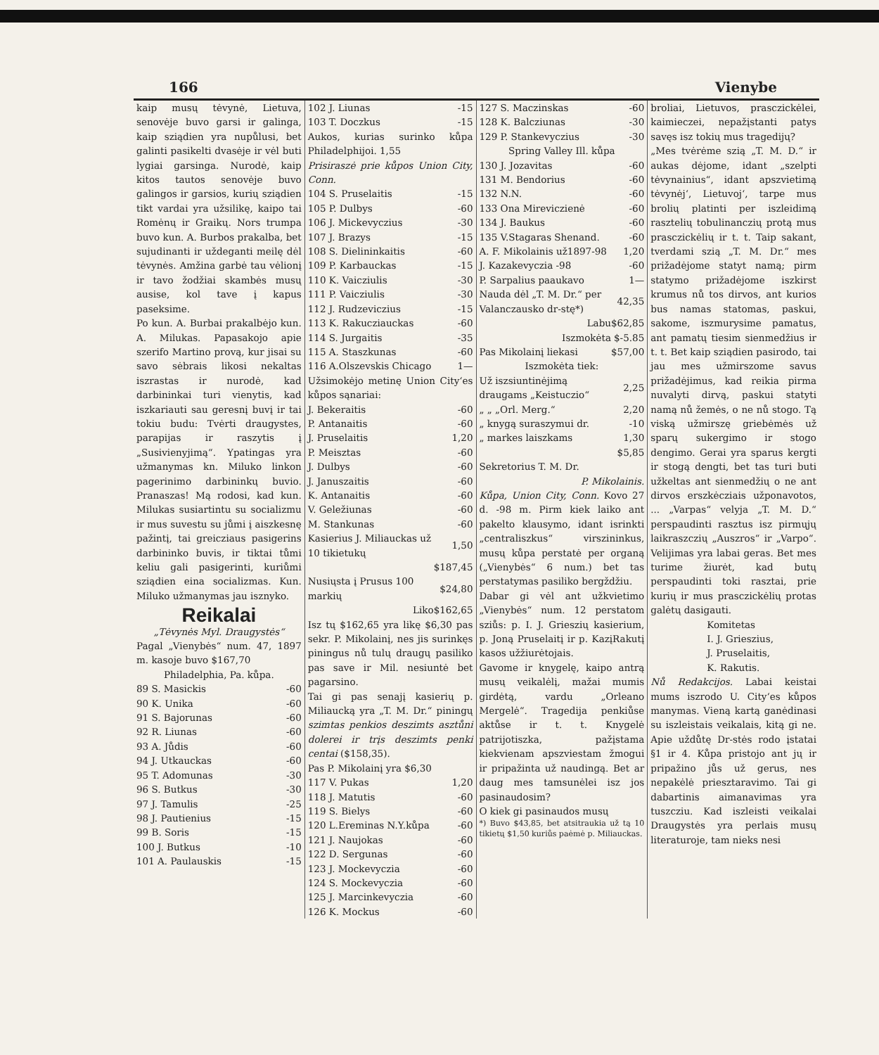166 Vienybe
kaip musų tėvynė, Lietuva, senovėje buvo garsi ir galinga, kaip sziądien yra nupůlusi, bet galinti pasikelti dvasėje ir vėl buti lygiai garsinga. Nurodė, kaip kitos tautos senovėje buvo galingos ir garsios, kurių sziądien tikt vardai yra užsilikę, kaipo tai Romėnų ir Graikų. Nors trumpa buvo kun. A. Burbos prakalba, bet sujudinanti ir uždeganti meilę dėl tėvynės. Amžina garbė tau vėlionį ir tavo žodžiai skambės musų ausise, kol tave į kapus paseksime.
Po kun. A. Burbai prakalbėjo kun. A. Milukas. Papasakojo apie szerifo Martino provą, kur jisai su savo sėbrais likosi nekaltas iszrastas ir nurodė, kad darbininkai turi vienytis, kad iszkariauti sau geresnį buvį ir tai tokiu budu: Tvėrti draugystes, parapijas ir raszytis į „Susivienyjimą“. Ypatingas yra užmanymas kn. Miluko linkon pagerinimo darbininkų buvio. Pranaszas! Mą rodosi, kad kun. Milukas susiartintu su socializmu ir mus suvestu su jůmi į aiszkesnę pažintį, tai greicziaus pasigerins darbininko buvis, ir tiktai tůmi keliu gali pasigerinti, kuriůmi sziądien eina socializmas. Kun. Miluko užmanymas jau isznyko.
Reikalai
„Tėvynės Myl. Draugystės“
Pagal „Vienybės“ num. 47, 1897 m. kasoje buvo $167,70
Philadelphia, Pa. kůpa.
| 89 S. Masickis | -60 |
| 90 K. Unika | -60 |
| 91 S. Bajorunas | -60 |
| 92 R. Liunas | -60 |
| 93 A. Jůdis | -60 |
| 94 J. Utkauckas | -60 |
| 95 T. Adomunas | -30 |
| 96 S. Butkus | -30 |
| 97 J. Tamulis | -25 |
| 98 J. Pautienius | -15 |
| 99 B. Soris | -15 |
| 100 J. Butkus | -10 |
| 101 A. Paulauskis | -15 |
| 102 J. Liunas | -15 |
| 103 T. Doczkus | -15 |
Aukos, kurias surinko kůpa Philadelphijoi. 1,55
Prisiraszė prie kůpos Union City, Conn.
| 104 S. Pruselaitis | -15 |
| 105 P. Dulbys | -60 |
| 106 J. Mickevyczius | -30 |
| 107 J. Brazys | -15 |
| 108 S. Dielininkaitis | -60 |
| 109 P. Karbauckas | -15 |
| 110 K. Vaicziulis | -30 |
| 111 P. Vaicziulis | -30 |
| 112 J. Rudzeviczius | -15 |
| 113 K. Rakucziauckas | -60 |
| 114 S. Jurgaitis | -35 |
| 115 A. Staszkunas | -60 |
| 116 A.Olszevskis Chicago | 1— |
Užsimokėjo metinę Union City‘es kůpos sąnariai:
| J. Bekeraitis | -60 |
| P. Antanaitis | -60 |
| J. Pruselaitis | 1,20 |
| P. Meisztas | -60 |
| J. Dulbys | -60 |
| J. Januszaitis | -60 |
| K. Antanaitis | -60 |
| V. Geležiunas | -60 |
| M. Stankunas | -60 |
| Kasierius J. Miliauckas už 10 tikietukų | 1,50 |
| | $187,45 |
| Nusiųsta į Prusus 100 markių | $24,80 |
| Liko | $162,65 |
Isz tų $162,65 yra likę $6,30 pas sekr. P. Mikolainį, nes jis surinkęs piningus nů tulų draugų pasiliko pas save ir Mil. nesiuntė bet pagarsino.
Tai gi pas senajį kasierių p. Miliaucką yra „T. M. Dr.“ piningų szimtas penkios deszimts asztůni dolerei ir trįs deszimts penki centai ($158,35).
Pas P. Mikolainį yra $6,30
| 117 V. Pukas | 1,20 |
| 118 J. Matutis | -60 |
| 119 S. Bielys | -60 |
| 120 L.Ereminas N.Y.kůpa | -60 |
| 121 J. Naujokas | -60 |
| 122 D. Sergunas | -60 |
| 123 J. Mockevyczia | -60 |
| 124 S. Mockevyczia | -60 |
| 125 J. Marcinkevyczia | -60 |
| 126 K. Mockus | -60 |
| 127 S. Maczinskas | -60 |
| 128 K. Balcziunas | -30 |
| 129 P. Stankevyczius | -30 |
| Spring Valley Ill. kůpa | |
| 130 J. Jozavitas | -60 |
| 131 M. Bendorius | -60 |
| 132 N.N. | -60 |
| 133 Ona Mireviczienė | -60 |
| 134 J. Baukus | -60 |
| 135 V.Stagaras Shenand. | -60 |
| A. F. Mikolainis už1897-98 | 1,20 |
| J. Kazakevyczia -98 | -60 |
| P. Sarpalius paaukavo | 1— |
| Nauda dėl „T. M. Dr.“ per Valanczausko dr-stę*) | 42,35 |
| Labu | $62,85 |
| Iszmokėta | $-5.85 |
| Pas Mikolainį liekasi | $57,00 |
Iszmokėta tiek:
| Už iszsiuntinėjimą draugams „Keistuczio“ | 2,25 |
| „ „ „Orl. Merg.“ | 2,20 |
| „ knygą suraszymui dr. | -10 |
| „ markes laiszkams | 1,30 |
| | $5,85 |
Sekretorius T. M. Dr.
P. Mikolainis.
Kůpa, Union City, Conn. Kovo 27 d. -98 m. Pirm kiek laiko ant pakelto klausymo, idant isrinkti „centraliszkus“ virszininkus, musų kůpa perstatė per organą („Vienybės“ 6 num.) bet tas perstatymas pasiliko bergždžiu.
Dabar gi vėl ant užkvietimo „Vienybės“ num. 12 perstatom sziůs: p. I. J. Grieszių kasierium, p. Joną Pruselaitį ir p. KazįRakutį kasos užžiurėtojais.
Gavome ir knygelę, kaipo antrą musų veikalėlį, mažai mumis girdėtą, vardu „Orleano Mergelė“. Tragedija penkiůse aktůse ir t. t. Knygelė patrijotiszka, pažįstama kiekvienam apszviestam žmogui ir pripažinta už naudingą. Bet ar daug mes tamsunėlei isz jos pasinaudosim?
O kiek gi pasinaudos musų
*) Buvo $43,85, bet atsitraukia už tą 10 tikietų $1,50 kuriůs paėmė p. Miliauckas.
broliai, Lietuvos, prasczickėlei, kaimieczei, nepažįstanti patys savęs isz tokių mus tragedijų?
„Mes tvėrėme szią „T. M. D.“ ir aukas dėjome, idant „szelpti tėvynainius“, idant apszvietimą tėvynėj‘, Lietuvoj‘, tarpe mus brolių platinti per iszleidimą rasztelių tobulinanczių protą mus prasczickėlių ir t. t. Taip sakant, tverdami szią „T. M. Dr.“ mes prižadėjome statyt namą; pirm statymo prižadėjome iszkirst krumus nů tos dirvos, ant kurios bus namas statomas, paskui, sakome, iszmurysime pamatus, ant pamatų tiesim sienmedžius ir t. t. Bet kaip sziądien pasirodo, tai jau mes užmirszome savus prižadėjimus, kad reikia pirma nuvalyti dirvą, paskui statyti namą nů žemės, o ne nů stogo. Tą viską užmirszę griebėmės už sparų sukergimo ir stogo dengimo. Gerai yra sparus kergti ir stogą dengti, bet tas turi buti užkeltas ant sienmedžių o ne ant dirvos erszkėcziais užponavotos, ... „Varpas“ velyja „T. M. D.“ perspaudinti rasztus isz pirmųjų laikraszczių „Auszros“ ir „Varpo“. Velijimas yra labai geras. Bet mes turime žiurėt, kad butų perspaudinti toki rasztai, prie kurių ir mus prasczickėlių protas galėtų dasigauti.
Komitetas
I. J. Grieszius,
J. Pruselaitis,
K. Rakutis.
Nů Redakcijos. Labai keistai mums iszrodo U. City‘es kůpos manymas. Vieną kartą ganėdinasi su iszleistais veikalais, kitą gi ne. Apie uždůtę Dr-stės rodo įstatai §1 ir 4. Kůpa pristojo ant jų ir pripažino jůs už gerus, nes nepakėlė priesztaravimo. Tai gi dabartinis aimanavimas yra tuszcziu. Kad iszleisti veikalai Draugystės yra perlais musų literaturoje, tam nieks nesi